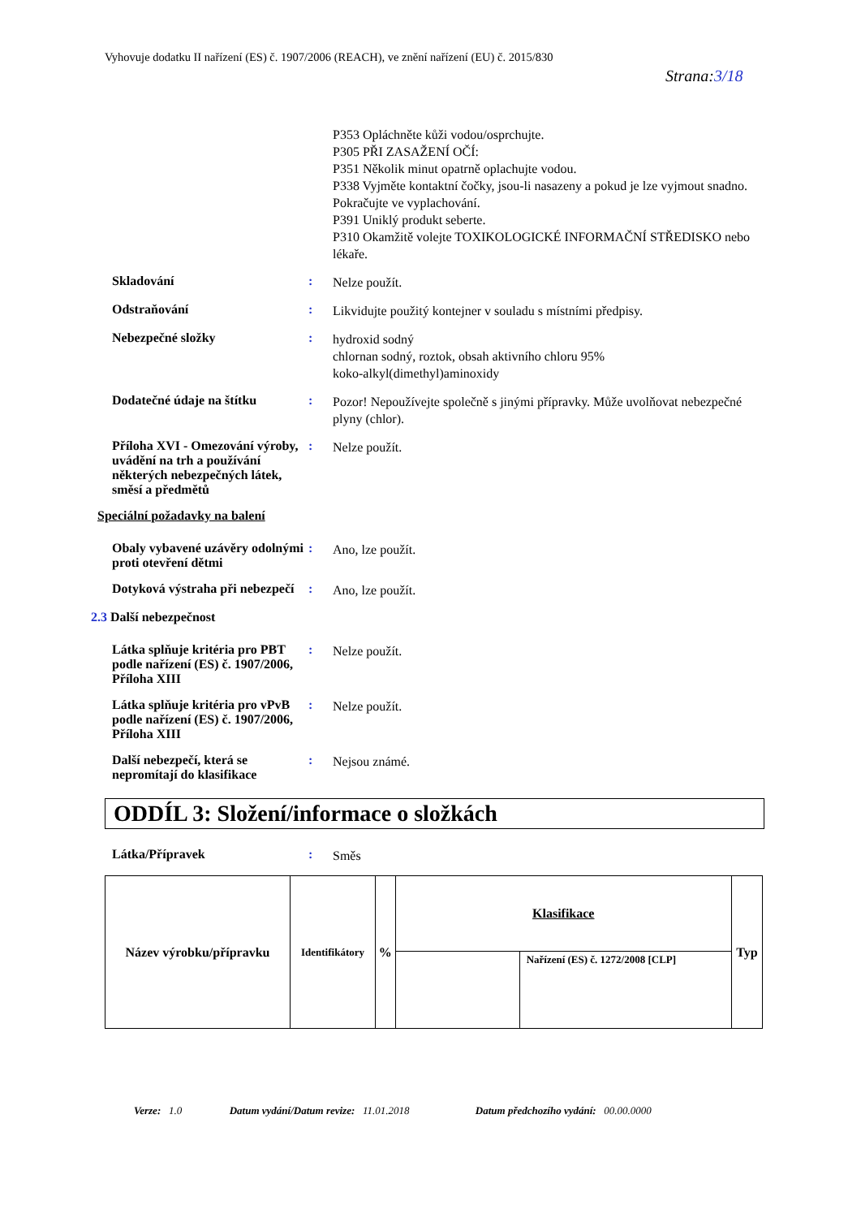Vyhovuje dodatku II nařízení (ES) č. 1907/2006 (REACH), ve znění nařízení (EU) č. 2015/830
Strana:3/18
P353 Opláchněte kůži vodou/osprchujte.
P305 PŘI ZASAŽENÍ OČÍ:
P351 Několik minut opatrně oplachujte vodou.
P338 Vyjměte kontaktní čočky, jsou-li nasazeny a pokud je lze vyjmout snadno. Pokračujte ve vyplachování.
P391 Uniklý produkt seberte.
P310 Okamžitě volejte TOXIKOLOGICKÉ INFORMAČNÍ STŘEDISKO nebo lékaře.
Skladování :
Nelze použít.
Odstraňování :
Likvidujte použitý kontejner v souladu s místními předpisy.
Nebezpečné složky :
hydroxid sodný
chlornan sodný, roztok, obsah aktivního chloru 95%
koko-alkyl(dimethyl)aminoxidy
Dodatečné údaje na štítku :
Pozor! Nepoužívejte společně s jinými přípravky. Může uvolňovat nebezpečné plyny (chlor).
Příloha XVI - Omezování výroby, uvádění na trh a používání některých nebezpečných látek, směsí a předmětů
:
Nelze použít.
Speciální požadavky na balení
Obaly vybavené uzávěry odolnými proti otevření dětmi
:
Ano, lze použít.
Dotyková výstraha při nebezpečí
:
Ano, lze použít.
2.3 Další nebezpečnost
Látka splňuje kritéria pro PBT podle nařízení (ES) č. 1907/2006, Příloha XIII
:
Nelze použít.
Látka splňuje kritéria pro vPvB podle nařízení (ES) č. 1907/2006, Příloha XIII
:
Nelze použít.
Další nebezpečí, která se nepromítají do klasifikace
:
Nejsou známé.
ODDÍL 3: Složení/informace o složkách
Látka/Přípravek :
Směs
| Název výrobku/přípravku | Identifikátory | % | Klasifikace | | Typ |
| --- | --- | --- | --- | --- | --- |
| | | | | Nařízení (ES) č. 1272/2008 [CLP] | |
Verze: 1.0 Datum vydání/Datum revize: 11.01.2018 Datum předchozího vydání: 00.00.0000